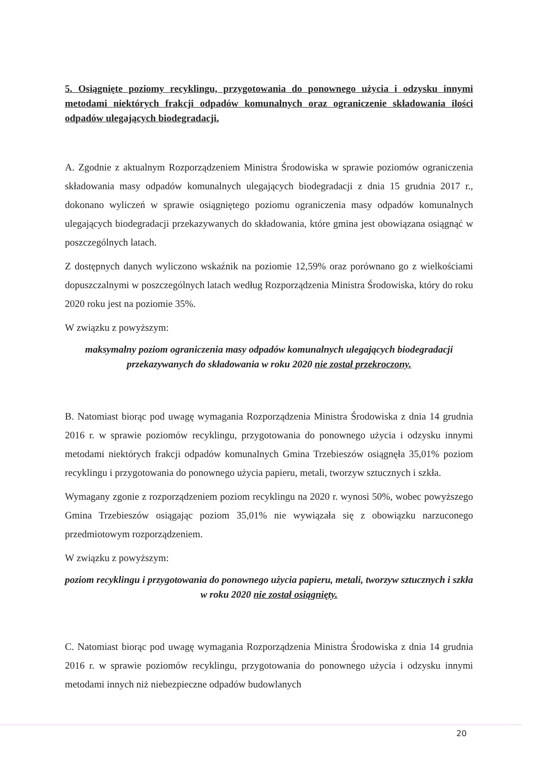5. Osiągnięte poziomy recyklingu, przygotowania do ponownego użycia i odzysku innymi metodami niektórych frakcji odpadów komunalnych oraz ograniczenie składowania ilości odpadów ulegających biodegradacji.
A. Zgodnie z aktualnym Rozporządzeniem Ministra Środowiska w sprawie poziomów ograniczenia składowania masy odpadów komunalnych ulegających biodegradacji z dnia 15 grudnia 2017 r., dokonano wyliczeń w sprawie osiągniętego poziomu ograniczenia masy odpadów komunalnych ulegających biodegradacji przekazywanych do składowania, które gmina jest obowiązana osiągnąć w poszczególnych latach.
Z dostępnych danych wyliczono wskaźnik na poziomie 12,59% oraz porównano go z wielkościami dopuszczalnymi w poszczególnych latach według Rozporządzenia Ministra Środowiska, który do roku 2020 roku jest na poziomie 35%.
W związku z powyższym:
maksymalny poziom ograniczenia masy odpadów komunalnych ulegających biodegradacji przekazywanych do składowania w roku 2020 nie został przekroczony.
B. Natomiast biorąc pod uwagę wymagania Rozporządzenia Ministra Środowiska z dnia 14 grudnia 2016 r. w sprawie poziomów recyklingu, przygotowania do ponownego użycia i odzysku innymi metodami niektórych frakcji odpadów komunalnych Gmina Trzebieszów osiągnęła 35,01% poziom recyklingu i przygotowania do ponownego użycia papieru, metali, tworzyw sztucznych i szkła.
Wymagany zgonie z rozporządzeniem poziom recyklingu na 2020 r. wynosi 50%, wobec powyższego Gmina Trzebieszów osiągając poziom 35,01% nie wywiązała się z obowiązku narzuconego przedmiotowym rozporządzeniem.
W związku z powyższym:
poziom recyklingu i przygotowania do ponownego użycia papieru, metali, tworzyw sztucznych i szkła w roku 2020 nie został osiągnięty.
C. Natomiast biorąc pod uwagę wymagania Rozporządzenia Ministra Środowiska z dnia 14 grudnia 2016 r. w sprawie poziomów recyklingu, przygotowania do ponownego użycia i odzysku innymi metodami innych niż niebezpieczne odpadów budowlanych
20